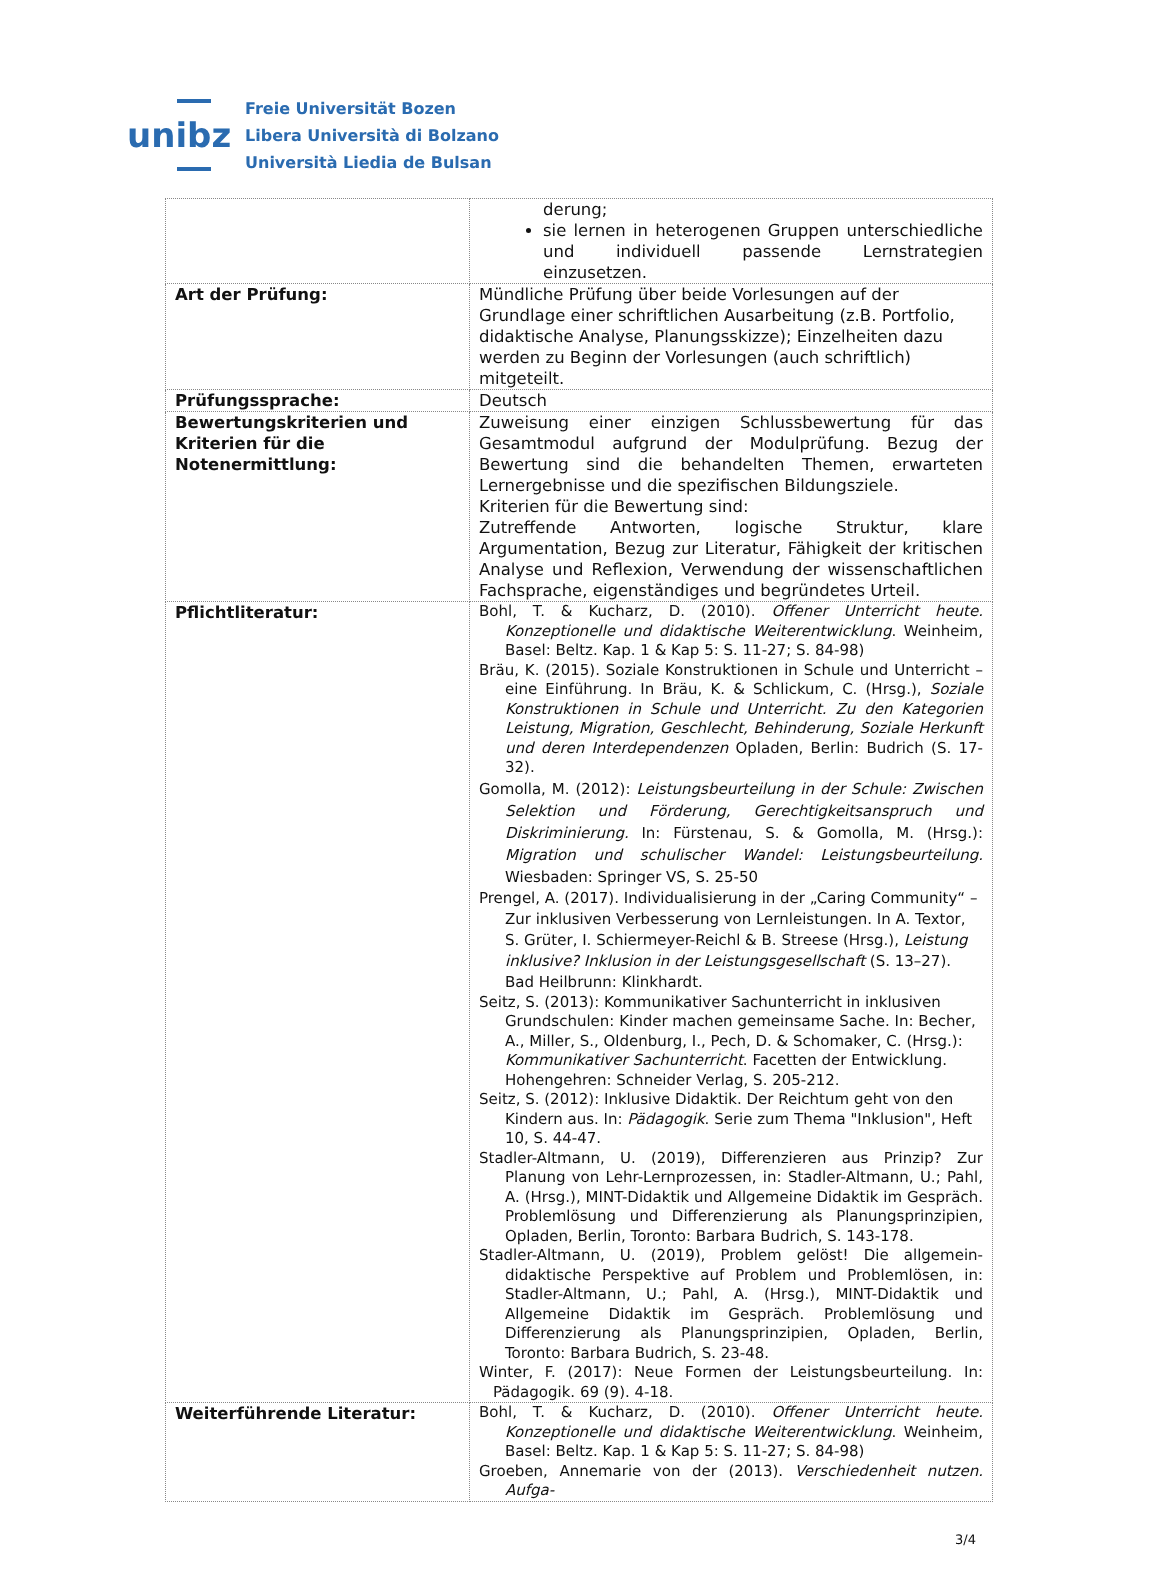unibz
Freie Universität Bozen
Libera Università di Bolzano
Università Liedia de Bulsan
| | derung; sie lernen in heterogenen Gruppen unterschiedliche und individuell passende Lernstrategien einzusetzen. |
| Art der Prüfung: | Mündliche Prüfung über beide Vorlesungen auf der Grundlage einer schriftlichen Ausarbeitung (z.B. Portfolio, didaktische Analyse, Planungsskizze); Einzelheiten dazu werden zu Beginn der Vorlesungen (auch schriftlich) mitgeteilt. |
| Prüfungssprache: | Deutsch |
| Bewertungskriterien und Kriterien für die Notenermittlung: | Zuweisung einer einzigen Schlussbewertung für das Gesamtmodul aufgrund der Modulprüfung. Bezug der Bewertung sind die behandelten Themen, erwarteten Lernergebnisse und die spezifischen Bildungsziele. Kriterien für die Bewertung sind: Zutreffende Antworten, logische Struktur, klare Argumentation, Bezug zur Literatur, Fähigkeit der kritischen Analyse und Reflexion, Verwendung der wissenschaftlichen Fachsprache, eigenständiges und begründetes Urteil. |
| Pflichtliteratur: | Bohl, T. & Kucharz, D. (2010). Offener Unterricht heute. Konzeptionelle und didaktische Weiterentwicklung . Weinheim, Basel: Beltz. Kap. 1 & Kap 5: S. 11-27; S. 84-98) Bräu, K. (2015). Soziale Konstruktionen in Schule und Unterricht – eine Einführung. In Bräu, K. & Schlickum, C. (Hrsg.), Soziale Konstruktionen in Schule und Unterricht. Zu den Kategorien Leistung, Migration, Geschlecht, Behinderung, Soziale Herkunft und deren Interdependenzen Opladen, Berlin: Budrich (S. 17-32). Gomolla, M. (2012): Leistungsbeurteilung in der Schule: Zwischen Selektion und Förderung, Gerechtigkeitsanspruch und Diskriminierung. In: Fürstenau, S. & Gomolla, M. (Hrsg.): Migration und schulischer Wandel: Leistungsbeurteilung. Wiesbaden: Springer VS, S. 25-50 Prengel, A. (2017). Individualisierung in der „Caring Community“ – Zur inklusiven Verbesserung von Lernleistungen. In A. Textor, S. Grüter, I. Schiermeyer-Reichl & B. Streese (Hrsg.), Leistung inklusive? Inklusion in der Leistungsgesellschaft (S. 13–27). Bad Heilbrunn: Klinkhardt. Seitz, S. (2013): Kommunikativer Sachunterricht in inklusiven Grundschulen: Kinder machen gemeinsame Sache. In: Becher, A., Miller, S., Oldenburg, I., Pech, D. & Schomaker, C. (Hrsg.): Kommunikativer Sachunterricht . Facetten der Entwicklung. Hohengehren: Schneider Verlag, S. 205-212. Seitz, S. (2012): Inklusive Didaktik. Der Reichtum geht von den Kindern aus. In: Pädagogik . Serie zum Thema "Inklusion", Heft 10, S. 44-47. Stadler-Altmann, U. (2019), Differenzieren aus Prinzip? Zur Planung von Lehr-Lernprozessen, in: Stadler-Altmann, U.; Pahl, A. (Hrsg.), MINT-Didaktik und Allgemeine Didaktik im Gespräch. Problemlösung und Differenzierung als Planungsprinzipien, Opladen, Berlin, Toronto: Barbara Budrich, S. 143-178. Stadler-Altmann, U. (2019), Problem gelöst! Die allgemein-didaktische Perspektive auf Problem und Problemlösen, in: Stadler-Altmann, U.; Pahl, A. (Hrsg.), MINT-Didaktik und Allgemeine Didaktik im Gespräch. Problemlösung und Differenzierung als Planungsprinzipien, Opladen, Berlin, Toronto: Barbara Budrich, S. 23-48. Winter, F. (2017): Neue Formen der Leistungsbeurteilung. In: Pädagogik. 69 (9). 4-18. |
| Weiterführende Literatur: | Bohl, T. & Kucharz, D. (2010). Offener Unterricht heute. Konzeptionelle und didaktische Weiterentwicklung . Weinheim, Basel: Beltz. Kap. 1 & Kap 5: S. 11-27; S. 84-98) Groeben, Annemarie von der (2013). Verschiedenheit nutzen. Aufga- |
3/4